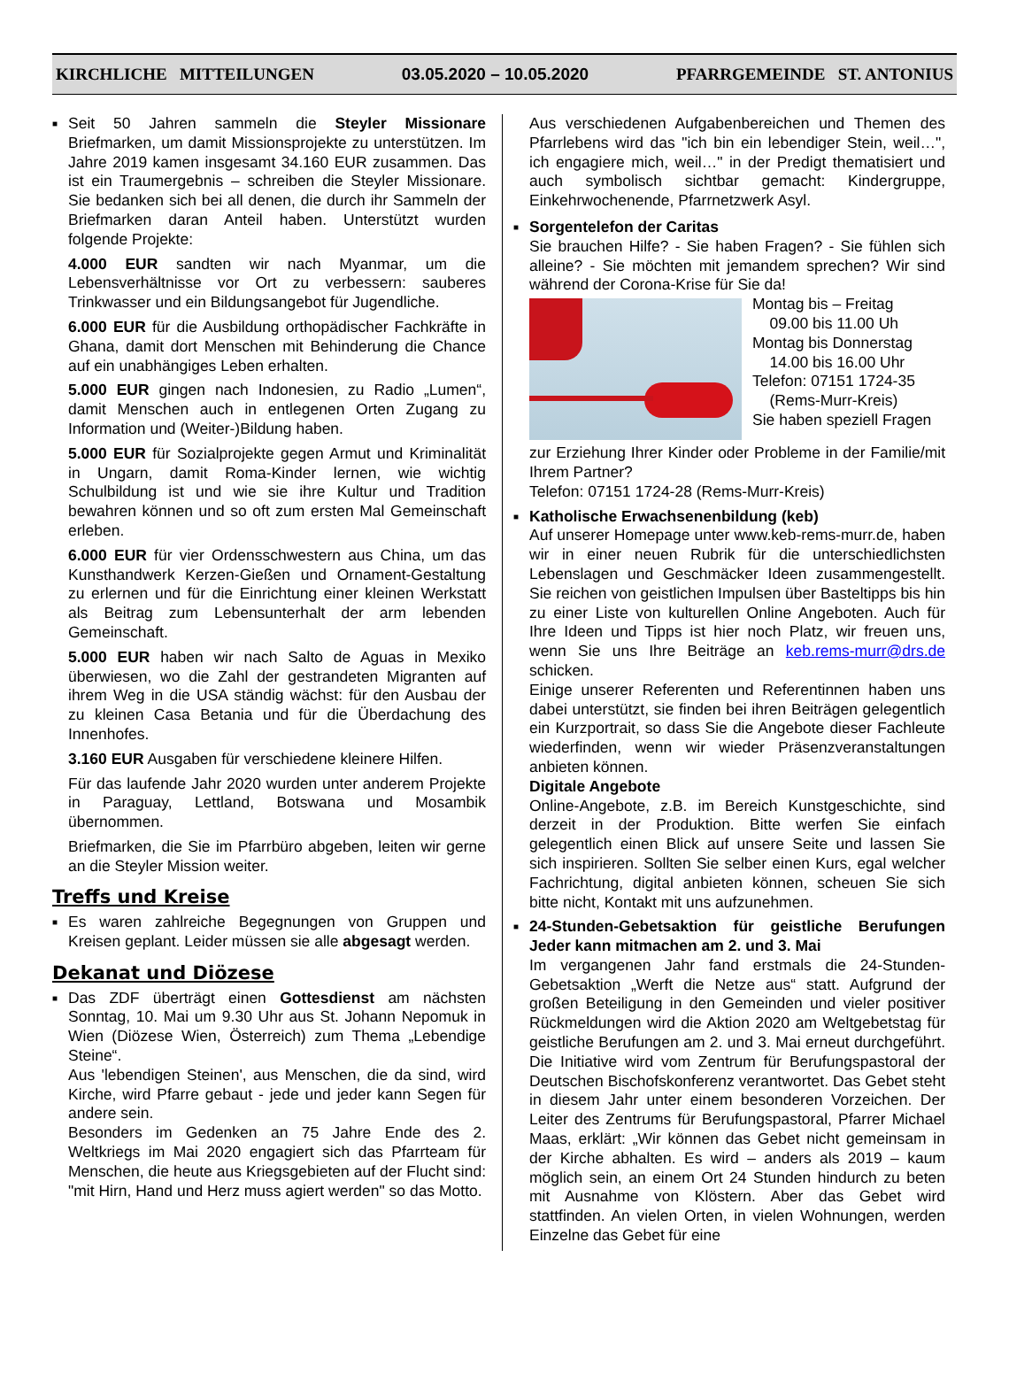KIRCHLICHE MITTEILUNGEN 03.05.2020 – 10.05.2020 PFARRGEMEINDE ST. ANTONIUS
■ Seit 50 Jahren sammeln die Steyler Missionare Briefmarken, um damit Missionsprojekte zu unterstützen. Im Jahre 2019 kamen insgesamt 34.160 EUR zusammen. Das ist ein Traumergebnis – schreiben die Steyler Missionare. Sie bedanken sich bei all denen, die durch ihr Sammeln der Briefmarken daran Anteil haben. Unterstützt wurden folgende Projekte:
4.000 EUR sandten wir nach Myanmar, um die Lebensverhältnisse vor Ort zu verbessern: sauberes Trinkwasser und ein Bildungsangebot für Jugendliche.
6.000 EUR für die Ausbildung orthopädischer Fachkräfte in Ghana, damit dort Menschen mit Behinderung die Chance auf ein unabhängiges Leben erhalten.
5.000 EUR gingen nach Indonesien, zu Radio „Lumen“, damit Menschen auch in entlegenen Orten Zugang zu Information und (Weiter-)Bildung haben.
5.000 EUR für Sozialprojekte gegen Armut und Kriminalität in Ungarn, damit Roma-Kinder lernen, wie wichtig Schulbildung ist und wie sie ihre Kultur und Tradition bewahren können und so oft zum ersten Mal Gemeinschaft erleben.
6.000 EUR für vier Ordensschwestern aus China, um das Kunsthandwerk Kerzen-Gießen und Ornament-Gestaltung zu erlernen und für die Einrichtung einer kleinen Werkstatt als Beitrag zum Lebensunterhalt der arm lebenden Gemeinschaft.
5.000 EUR haben wir nach Salto de Aguas in Mexiko überwiesen, wo die Zahl der gestrandeten Migranten auf ihrem Weg in die USA ständig wächst: für den Ausbau der zu kleinen Casa Betania und für die Überdachung des Innenhofes.
3.160 EUR Ausgaben für verschiedene kleinere Hilfen.
Für das laufende Jahr 2020 wurden unter anderem Projekte in Paraguay, Lettland, Botswana und Mosambik übernommen.
Briefmarken, die Sie im Pfarrbüro abgeben, leiten wir gerne an die Steyler Mission weiter.
Treffs und Kreise
■ Es waren zahlreiche Begegnungen von Gruppen und Kreisen geplant. Leider müssen sie alle abgesagt werden.
Dekanat und Diözese
■ Das ZDF überträgt einen Gottesdienst am nächsten Sonntag, 10. Mai um 9.30 Uhr aus St. Johann Nepomuk in Wien (Diözese Wien, Österreich) zum Thema „Lebendige Steine“.
Aus 'lebendigen Steinen', aus Menschen, die da sind, wird Kirche, wird Pfarre gebaut - jede und jeder kann Segen für andere sein.
Besonders im Gedenken an 75 Jahre Ende des 2. Weltkriegs im Mai 2020 engagiert sich das Pfarrteam für Menschen, die heute aus Kriegsgebieten auf der Flucht sind: "mit Hirn, Hand und Herz muss agiert werden" so das Motto.
Aus verschiedenen Aufgabenbereichen und Themen des Pfarrlebens wird das "ich bin ein lebendiger Stein, weil…", ich engagiere mich, weil…" in der Predigt thematisiert und auch symbolisch sichtbar gemacht: Kindergruppe, Einkehrwochenende, Pfarrnetzwerk Asyl.
■ Sorgentelefon der Caritas
Sie brauchen Hilfe? - Sie haben Fragen? - Sie fühlen sich alleine? - Sie möchten mit jemandem sprechen? Wir sind während der Corona-Krise für Sie da!
Montag bis – Freitag
09.00 bis 11.00 Uh
Montag bis Donnerstag
14.00 bis 16.00 Uhr
Telefon: 07151 1724-35
(Rems-Murr-Kreis)
Sie haben speziell Fragen
zur Erziehung Ihrer Kinder oder Probleme in der Familie/mit Ihrem Partner?
Telefon: 07151 1724-28 (Rems-Murr-Kreis)
■ Katholische Erwachsenenbildung (keb)
Auf unserer Homepage unter www.keb-rems-murr.de, haben wir in einer neuen Rubrik für die unterschiedlichsten Lebenslagen und Geschmäcker Ideen zusammengestellt. Sie reichen von geistlichen Impulsen über Basteltipps bis hin zu einer Liste von kulturellen Online Angeboten. Auch für Ihre Ideen und Tipps ist hier noch Platz, wir freuen uns, wenn Sie uns Ihre Beiträge an keb.rems-murr@drs.de schicken.
Einige unserer Referenten und Referentinnen haben uns dabei unterstützt, sie finden bei ihren Beiträgen gelegentlich ein Kurzportrait, so dass Sie die Angebote dieser Fachleute wiederfinden, wenn wir wieder Präsenzveranstaltungen anbieten können.
Digitale Angebote
Online-Angebote, z.B. im Bereich Kunstgeschichte, sind derzeit in der Produktion. Bitte werfen Sie einfach gelegentlich einen Blick auf unsere Seite und lassen Sie sich inspirieren. Sollten Sie selber einen Kurs, egal welcher Fachrichtung, digital anbieten können, scheuen Sie sich bitte nicht, Kontakt mit uns aufzunehmen.
■ 24-Stunden-Gebetsaktion für geistliche Berufungen Jeder kann mitmachen am 2. und 3. Mai
Im vergangenen Jahr fand erstmals die 24-Stunden-Gebetsaktion „Werft die Netze aus“ statt. Aufgrund der großen Beteiligung in den Gemeinden und vieler positiver Rückmeldungen wird die Aktion 2020 am Weltgebetstag für geistliche Berufungen am 2. und 3. Mai erneut durchgeführt. Die Initiative wird vom Zentrum für Berufungspastoral der Deutschen Bischofskonferenz verantwortet. Das Gebet steht in diesem Jahr unter einem besonderen Vorzeichen. Der Leiter des Zentrums für Berufungspastoral, Pfarrer Michael Maas, erklärt: „Wir können das Gebet nicht gemeinsam in der Kirche abhalten. Es wird – anders als 2019 – kaum möglich sein, an einem Ort 24 Stunden hindurch zu beten mit Ausnahme von Klöstern. Aber das Gebet wird stattfinden. An vielen Orten, in vielen Wohnungen, werden Einzelne das Gebet für eine